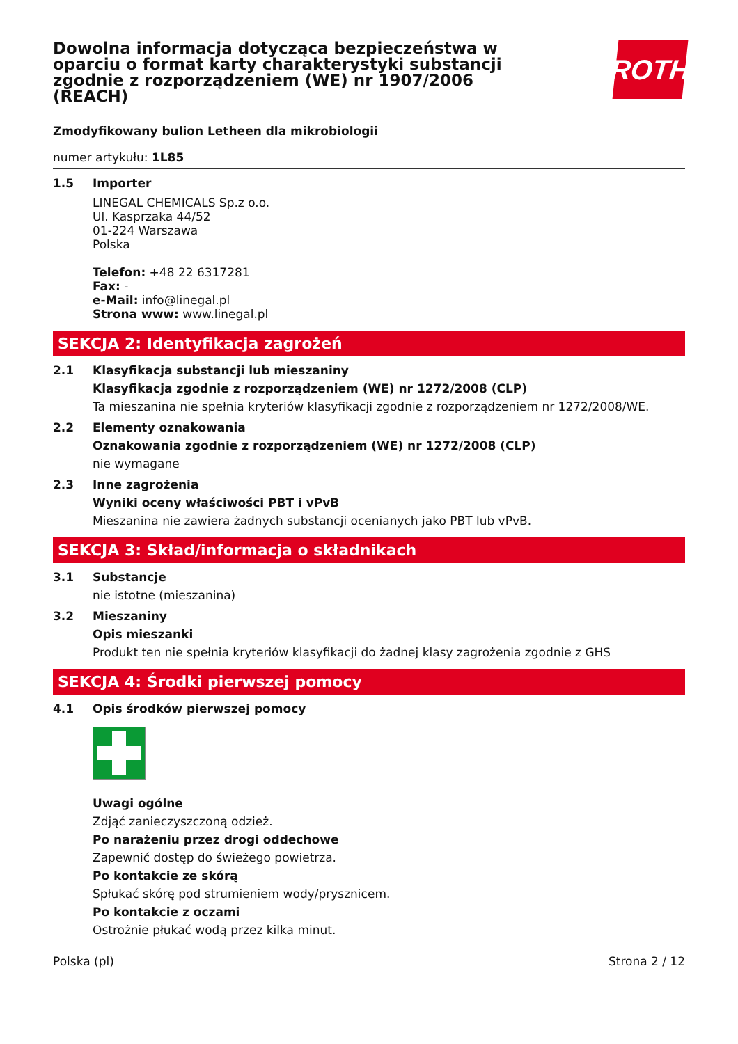ROTH
Dowolna informacja dotycząca bezpieczeństwa w oparciu o format karty charakterystyki substancji zgodnie z rozporządzeniem (WE) nr 1907/2006 (REACH)
Zmodyfikowany bulion Letheen dla mikrobiologii
numer artykułu: 1L85
1.5 Importer
LINEGAL CHEMICALS Sp.z o.o.
Ul. Kasprzaka 44/52
01-224 Warszawa
Polska
Telefon: +48 22 6317281
Fax: -
e-Mail: info@linegal.pl
Strona www: www.linegal.pl
SEKCJA 2: Identyfikacja zagrożeń
2.1 Klasyfikacja substancji lub mieszaniny
Klasyfikacja zgodnie z rozporządzeniem (WE) nr 1272/2008 (CLP)
Ta mieszanina nie spełnia kryteriów klasyfikacji zgodnie z rozporządzeniem nr 1272/2008/WE.
2.2 Elementy oznakowania
Oznakowania zgodnie z rozporządzeniem (WE) nr 1272/2008 (CLP)
nie wymagane
2.3 Inne zagrożenia
Wyniki oceny właściwości PBT i vPvB
Mieszanina nie zawiera żadnych substancji ocenianych jako PBT lub vPvB.
SEKCJA 3: Skład/informacja o składnikach
3.1 Substancje
nie istotne (mieszanina)
3.2 Mieszaniny
Opis mieszanki
Produkt ten nie spełnia kryteriów klasyfikacji do żadnej klasy zagrożenia zgodnie z GHS
SEKCJA 4: Środki pierwszej pomocy
4.1 Opis środków pierwszej pomocy
Uwagi ogólne
Zdjąć zanieczyszczoną odzież.
Po narażeniu przez drogi oddechowe
Zapewnić dostęp do świeżego powietrza.
Po kontakcie ze skórą
Spłukać skórę pod strumieniem wody/prysznicem.
Po kontakcie z oczami
Ostrożnie płukać wodą przez kilka minut.
Polska (pl) Strona 2 / 12